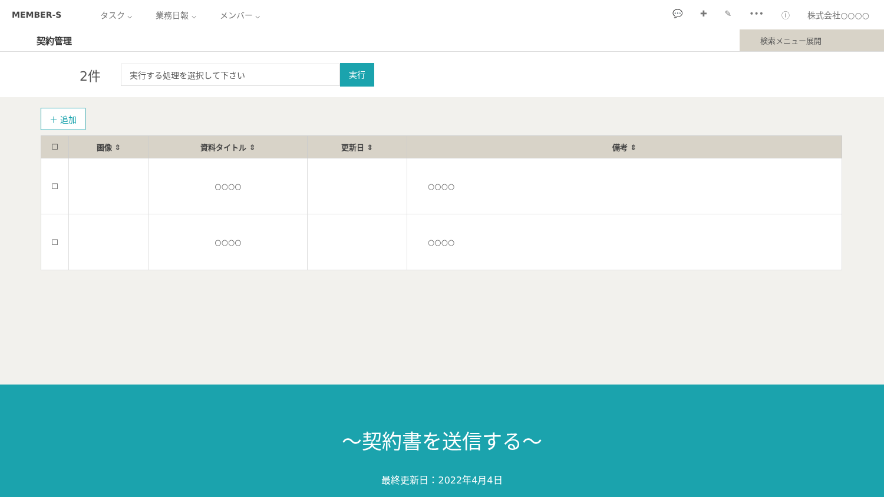MEMBER-S タスク ⌵ 業務日報 ⌵ メンバー ⌵ 💬 ✚ ✎ ••• ⓘ 株式会社○○○○
契約管理
検索メニュー展開
2件
実行する処理を選択して下さい
実行
＋ 追加
| ☐ | 画像 ⇕ | 資料タイトル ⇕ | 更新日 ⇕ | 備考 ⇕ |
| --- | --- | --- | --- | --- |
| ☐ | | ○○○○ | | ○○○○ |
| ☐ | | ○○○○ | | ○○○○ |
〜契約書を送信する〜
最終更新日：2022年4月4日